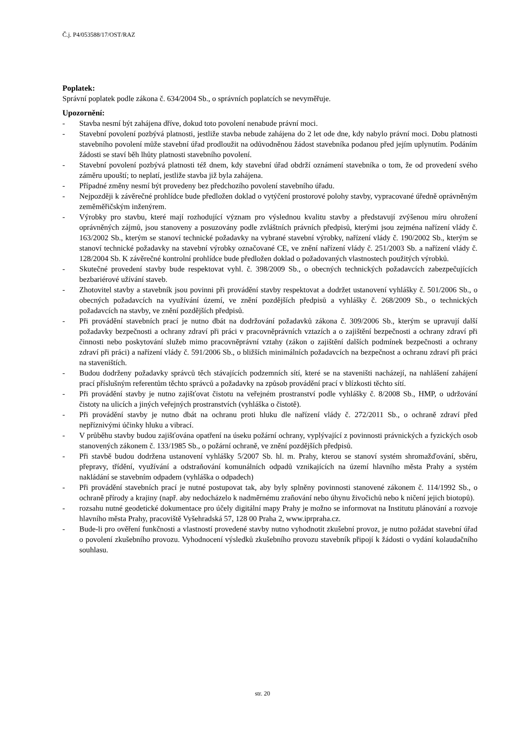Č.j. P4/053588/17/OST/RAZ
Poplatek:
Správní poplatek podle zákona č. 634/2004 Sb., o správních poplatcích se nevyměřuje.
Upozornění:
- Stavba nesmí být zahájena dříve, dokud toto povolení nenabude právní moci.
- Stavební povolení pozbývá platnosti, jestliže stavba nebude zahájena do 2 let ode dne, kdy nabylo právní moci. Dobu platnosti stavebního povolení může stavební úřad prodloužit na odůvodněnou žádost stavebníka podanou před jejím uplynutím. Podáním žádosti se staví běh lhůty platnosti stavebního povolení.
- Stavební povolení pozbývá platnosti též dnem, kdy stavební úřad obdrží oznámení stavebníka o tom, že od provedení svého záměru upouští; to neplatí, jestliže stavba již byla zahájena.
- Případné změny nesmí být provedeny bez předchozího povolení stavebního úřadu.
- Nejpozději k závěrečné prohlídce bude předložen doklad o vytýčení prostorové polohy stavby, vypracované úředně oprávněným zeměměřičským inženýrem.
- Výrobky pro stavbu, které mají rozhodující význam pro výslednou kvalitu stavby a představují zvýšenou míru ohrožení oprávněných zájmů, jsou stanoveny a posuzovány podle zvláštních právních předpisů, kterými jsou zejména nařízení vlády č. 163/2002 Sb., kterým se stanoví technické požadavky na vybrané stavební výrobky, nařízení vlády č. 190/2002 Sb., kterým se stanoví technické požadavky na stavební výrobky označované CE, ve znění nařízení vlády č. 251/2003 Sb. a nařízení vlády č. 128/2004 Sb. K závěrečné kontrolní prohlídce bude předložen doklad o požadovaných vlastnostech použitých výrobků.
- Skutečné provedení stavby bude respektovat vyhl. č. 398/2009 Sb., o obecných technických požadavcích zabezpečujících bezbariérové užívání staveb.
- Zhotovitel stavby a stavebník jsou povinni při provádění stavby respektovat a dodržet ustanovení vyhlášky č. 501/2006 Sb., o obecných požadavcích na využívání území, ve znění pozdějších předpisů a vyhlášky č. 268/2009 Sb., o technických požadavcích na stavby, ve znění pozdějších předpisů.
- Při provádění stavebních prací je nutno dbát na dodržování požadavků zákona č. 309/2006 Sb., kterým se upravují další požadavky bezpečnosti a ochrany zdraví při práci v pracovněprávních vztazích a o zajištění bezpečnosti a ochrany zdraví při činnosti nebo poskytování služeb mimo pracovněprávní vztahy (zákon o zajištění dalších podmínek bezpečnosti a ochrany zdraví při práci) a nařízení vlády č. 591/2006 Sb., o bližších minimálních požadavcích na bezpečnost a ochranu zdraví při práci na staveništích.
- Budou dodrženy požadavky správců těch stávajících podzemních sítí, které se na staveništi nacházejí, na nahlášení zahájení prací příslušným referentům těchto správců a požadavky na způsob provádění prací v blízkosti těchto sítí.
- Při provádění stavby je nutno zajišťovat čistotu na veřejném prostranství podle vyhlášky č. 8/2008 Sb., HMP, o udržování čistoty na ulicích a jiných veřejných prostranstvích (vyhláška o čistotě).
- Při provádění stavby je nutno dbát na ochranu proti hluku dle nařízení vlády č. 272/2011 Sb., o ochraně zdraví před nepříznivými účinky hluku a vibrací.
- V průběhu stavby budou zajišťována opatření na úseku požární ochrany, vyplývající z povinnosti právnických a fyzických osob stanovených zákonem č. 133/1985 Sb., o požární ochraně, ve znění pozdějších předpisů.
- Při stavbě budou dodržena ustanovení vyhlášky 5/2007 Sb. hl. m. Prahy, kterou se stanoví systém shromažďování, sběru, přepravy, třídění, využívání a odstraňování komunálních odpadů vznikajících na území hlavního města Prahy a systém nakládání se stavebním odpadem (vyhláška o odpadech)
- Při provádění stavebních prací je nutné postupovat tak, aby byly splněny povinnosti stanovené zákonem č. 114/1992 Sb., o ochraně přírody a krajiny (např. aby nedocházelo k nadměrnému zraňování nebo úhynu živočichů nebo k ničení jejich biotopů).
- rozsahu nutné geodetické dokumentace pro účely digitální mapy Prahy je možno se informovat na Institutu plánování a rozvoje hlavního města Prahy, pracoviště Vyšehradská 57, 128 00 Praha 2, www.iprpraha.cz.
- Bude-li pro ověření funkčnosti a vlastností provedené stavby nutno vyhodnotit zkušební provoz, je nutno požádat stavební úřad o povolení zkušebního provozu. Vyhodnocení výsledků zkušebního provozu stavebník připojí k žádosti o vydání kolaudačního souhlasu.
str. 20